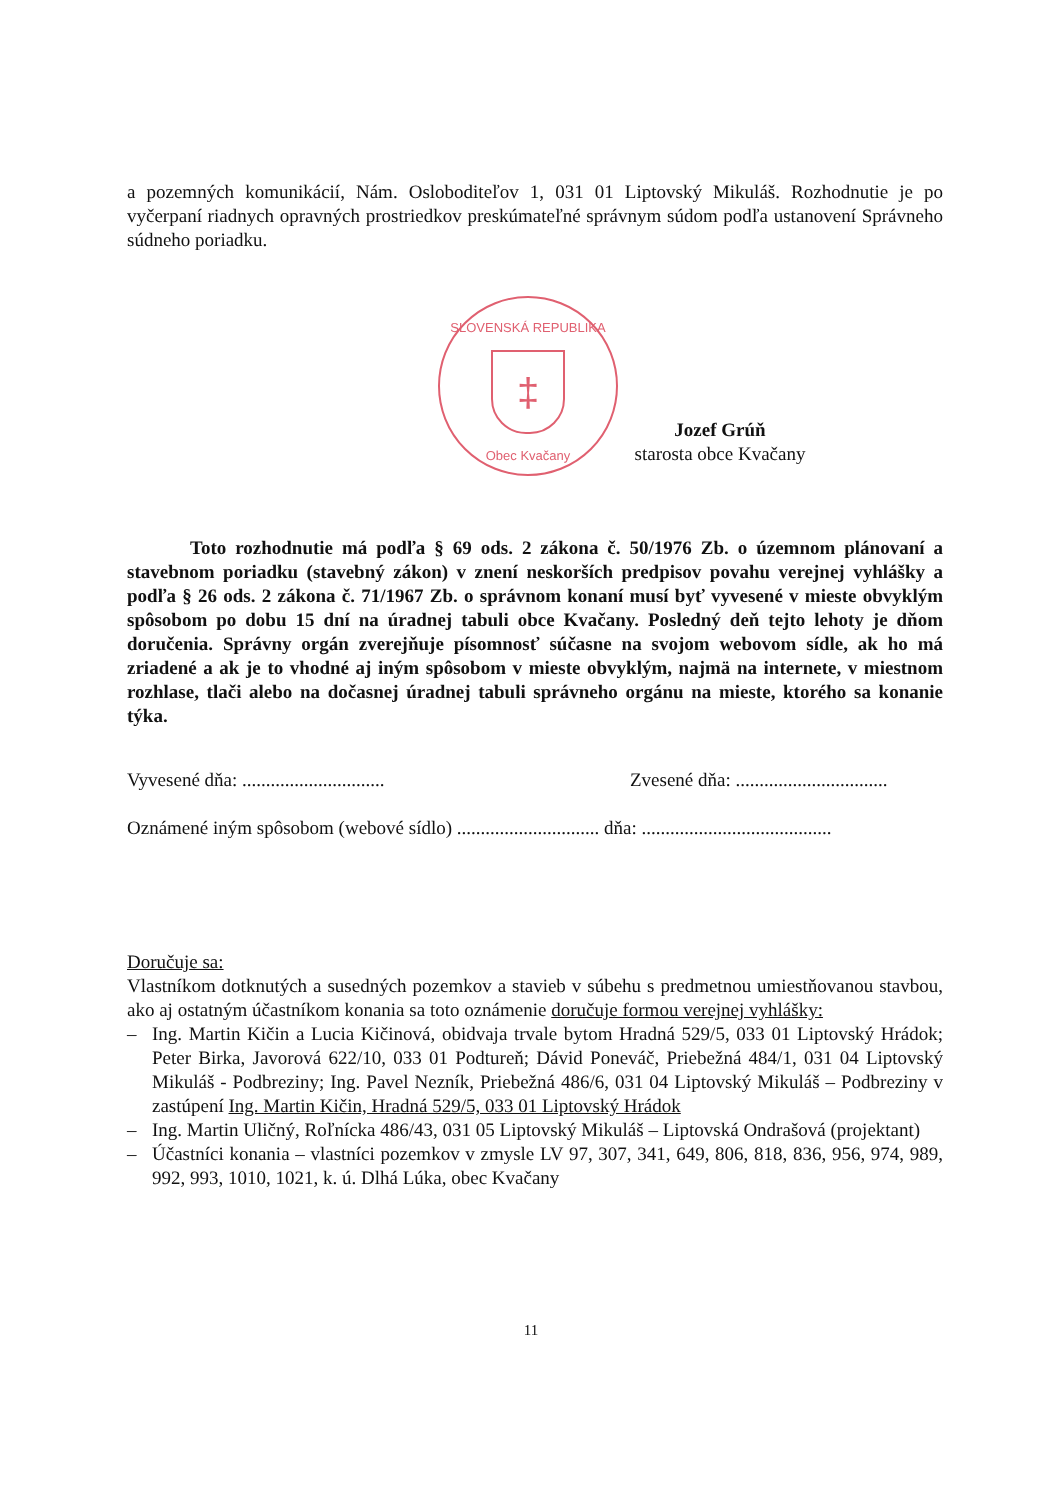a pozemných komunikácií, Nám. Osloboditeľov 1, 031 01 Liptovský Mikuláš. Rozhodnutie je po vyčerpaní riadnych opravných prostriedkov preskúmateľné správnym súdom podľa ustanovení Správneho súdneho poriadku.
SLOVENSKÁ REPUBLIKA
‡
Obec Kvačany
Jozef Grúň
starosta obce Kvačany
Toto rozhodnutie má podľa § 69 ods. 2 zákona č. 50/1976 Zb. o územnom plánovaní a stavebnom poriadku (stavebný zákon) v znení neskorších predpisov povahu verejnej vyhlášky a podľa § 26 ods. 2 zákona č. 71/1967 Zb. o správnom konaní musí byť vyvesené v mieste obvyklým spôsobom po dobu 15 dní na úradnej tabuli obce Kvačany. Posledný deň tejto lehoty je dňom doručenia. Správny orgán zverejňuje písomnosť súčasne na svojom webovom sídle, ak ho má zriadené a ak je to vhodné aj iným spôsobom v mieste obvyklým, najmä na internete, v miestnom rozhlase, tlači alebo na dočasnej úradnej tabuli správneho orgánu na mieste, ktorého sa konanie týka.
Vyvesené dňa: .............................. Zvesené dňa: ................................
Oznámené iným spôsobom (webové sídlo) .............................. dňa: ........................................
Doručuje sa:
Vlastníkom dotknutých a susedných pozemkov a stavieb v súbehu s predmetnou umiestňovanou stavbou, ako aj ostatným účastníkom konania sa toto oznámenie doručuje formou verejnej vyhlášky:
– Ing. Martin Kičin a Lucia Kičinová, obidvaja trvale bytom Hradná 529/5, 033 01 Liptovský Hrádok; Peter Birka, Javorová 622/10, 033 01 Podtureň; Dávid Poneváč, Priebežná 484/1, 031 04 Liptovský Mikuláš - Podbreziny; Ing. Pavel Nezník, Priebežná 486/6, 031 04 Liptovský Mikuláš – Podbreziny v zastúpení Ing. Martin Kičin, Hradná 529/5, 033 01 Liptovský Hrádok
– Ing. Martin Uličný, Roľnícka 486/43, 031 05 Liptovský Mikuláš – Liptovská Ondrašová (projektant)
– Účastníci konania – vlastníci pozemkov v zmysle LV 97, 307, 341, 649, 806, 818, 836, 956, 974, 989, 992, 993, 1010, 1021, k. ú. Dlhá Lúka, obec Kvačany
11